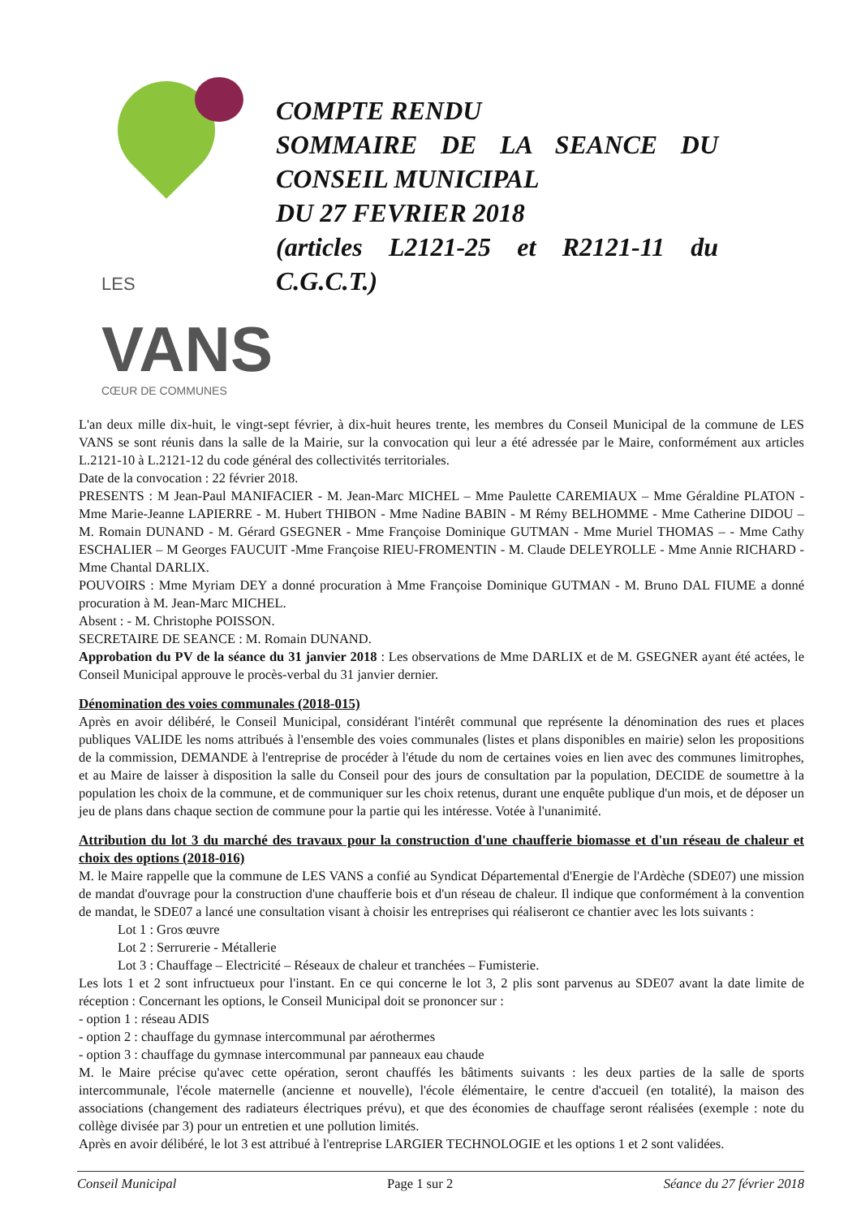LES VANS
CŒUR DE COMMUNES
COMPTE RENDU
SOMMAIRE DE LA SEANCE DU CONSEIL MUNICIPAL
DU 27 FEVRIER 2018
(articles L2121-25 et R2121-11 du C.G.C.T.)
L'an deux mille dix-huit, le vingt-sept février, à dix-huit heures trente, les membres du Conseil Municipal de la commune de LES VANS se sont réunis dans la salle de la Mairie, sur la convocation qui leur a été adressée par le Maire, conformément aux articles L.2121-10 à L.2121-12 du code général des collectivités territoriales.
Date de la convocation : 22 février 2018.
PRESENTS : M Jean-Paul MANIFACIER - M. Jean-Marc MICHEL – Mme Paulette CAREMIAUX – Mme Géraldine PLATON - Mme Marie-Jeanne LAPIERRE - M. Hubert THIBON - Mme Nadine BABIN - M Rémy BELHOMME - Mme Catherine DIDOU – M. Romain DUNAND - M. Gérard GSEGNER - Mme Françoise Dominique GUTMAN - Mme Muriel THOMAS – - Mme Cathy ESCHALIER – M Georges FAUCUIT -Mme Françoise RIEU-FROMENTIN - M. Claude DELEYROLLE - Mme Annie RICHARD - Mme Chantal DARLIX.
POUVOIRS : Mme Myriam DEY a donné procuration à Mme Françoise Dominique GUTMAN - M. Bruno DAL FIUME a donné procuration à M. Jean-Marc MICHEL.
Absent : - M. Christophe POISSON.
SECRETAIRE DE SEANCE : M. Romain DUNAND.
Approbation du PV de la séance du 31 janvier 2018 : Les observations de Mme DARLIX et de M. GSEGNER ayant été actées, le Conseil Municipal approuve le procès-verbal du 31 janvier dernier.
Dénomination des voies communales (2018-015)
Après en avoir délibéré, le Conseil Municipal, considérant l'intérêt communal que représente la dénomination des rues et places publiques VALIDE les noms attribués à l'ensemble des voies communales (listes et plans disponibles en mairie) selon les propositions de la commission, DEMANDE à l'entreprise de procéder à l'étude du nom de certaines voies en lien avec des communes limitrophes, et au Maire de laisser à disposition la salle du Conseil pour des jours de consultation par la population, DECIDE de soumettre à la population les choix de la commune, et de communiquer sur les choix retenus, durant une enquête publique d'un mois, et de déposer un jeu de plans dans chaque section de commune pour la partie qui les intéresse. Votée à l'unanimité.
Attribution du lot 3 du marché des travaux pour la construction d'une chaufferie biomasse et d'un réseau de chaleur et choix des options (2018-016)
M. le Maire rappelle que la commune de LES VANS a confié au Syndicat Départemental d'Energie de l'Ardèche (SDE07) une mission de mandat d'ouvrage pour la construction d'une chaufferie bois et d'un réseau de chaleur. Il indique que conformément à la convention de mandat, le SDE07 a lancé une consultation visant à choisir les entreprises qui réaliseront ce chantier avec les lots suivants :
Lot 1 : Gros œuvre
Lot 2 : Serrurerie - Métallerie
Lot 3 : Chauffage – Electricité – Réseaux de chaleur et tranchées – Fumisterie.
Les lots 1 et 2 sont infructueux pour l'instant. En ce qui concerne le lot 3, 2 plis sont parvenus au SDE07 avant la date limite de réception : Concernant les options, le Conseil Municipal doit se prononcer sur :
- option 1 : réseau ADIS
- option 2 : chauffage du gymnase intercommunal par aérothermes
- option 3 : chauffage du gymnase intercommunal par panneaux eau chaude
M. le Maire précise qu'avec cette opération, seront chauffés les bâtiments suivants : les deux parties de la salle de sports intercommunale, l'école maternelle (ancienne et nouvelle), l'école élémentaire, le centre d'accueil (en totalité), la maison des associations (changement des radiateurs électriques prévu), et que des économies de chauffage seront réalisées (exemple : note du collège divisée par 3) pour un entretien et une pollution limités.
Après en avoir délibéré, le lot 3 est attribué à l'entreprise LARGIER TECHNOLOGIE et les options 1 et 2 sont validées.
Conseil Municipal Page 1 sur 2 Séance du 27 février 2018